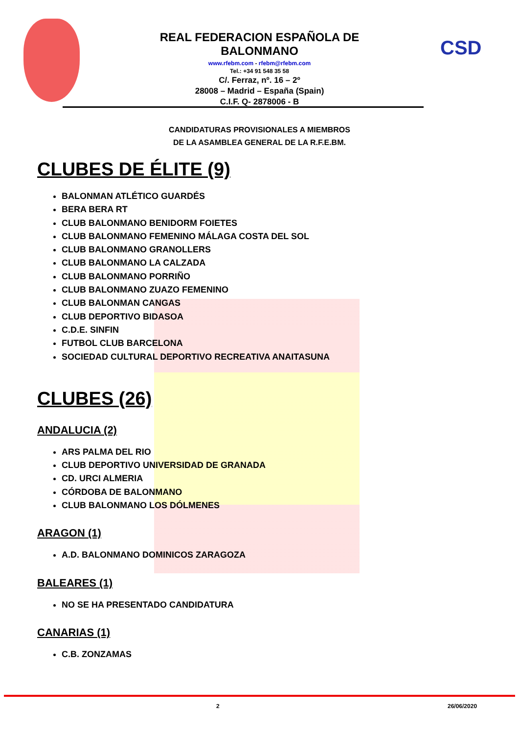CSD
REAL FEDERACION ESPAÑOLA DE BALONMANO
www.rfebm.com - rfebm@rfebm.com
Tel.: +34 91 548 35 58
C/. Ferraz, nº. 16 – 2º
28008 – Madrid – España (Spain)
C.I.F. Q- 2878006 - B
CANDIDATURAS PROVISIONALES A MIEMBROS
DE LA ASAMBLEA GENERAL DE LA R.F.E.BM.
CLUBES DE ÉLITE (9)
BALONMAN ATLÉTICO GUARDÉS
BERA BERA RT
CLUB BALONMANO BENIDORM FOIETES
CLUB BALONMANO FEMENINO MÁLAGA COSTA DEL SOL
CLUB BALONMANO GRANOLLERS
CLUB BALONMANO LA CALZADA
CLUB BALONMANO PORRIÑO
CLUB BALONMANO ZUAZO FEMENINO
CLUB BALONMAN CANGAS
CLUB DEPORTIVO BIDASOA
C.D.E. SINFIN
FUTBOL CLUB BARCELONA
SOCIEDAD CULTURAL DEPORTIVO RECREATIVA ANAITASUNA
CLUBES (26)
ANDALUCIA (2)
ARS PALMA DEL RIO
CLUB DEPORTIVO UNIVERSIDAD DE GRANADA
CD. URCI ALMERIA
CÓRDOBA DE BALONMANO
CLUB BALONMANO LOS DÓLMENES
ARAGON (1)
A.D. BALONMANO DOMINICOS ZARAGOZA
BALEARES (1)
NO SE HA PRESENTADO CANDIDATURA
CANARIAS (1)
C.B. ZONZAMAS
2 26/06/2020